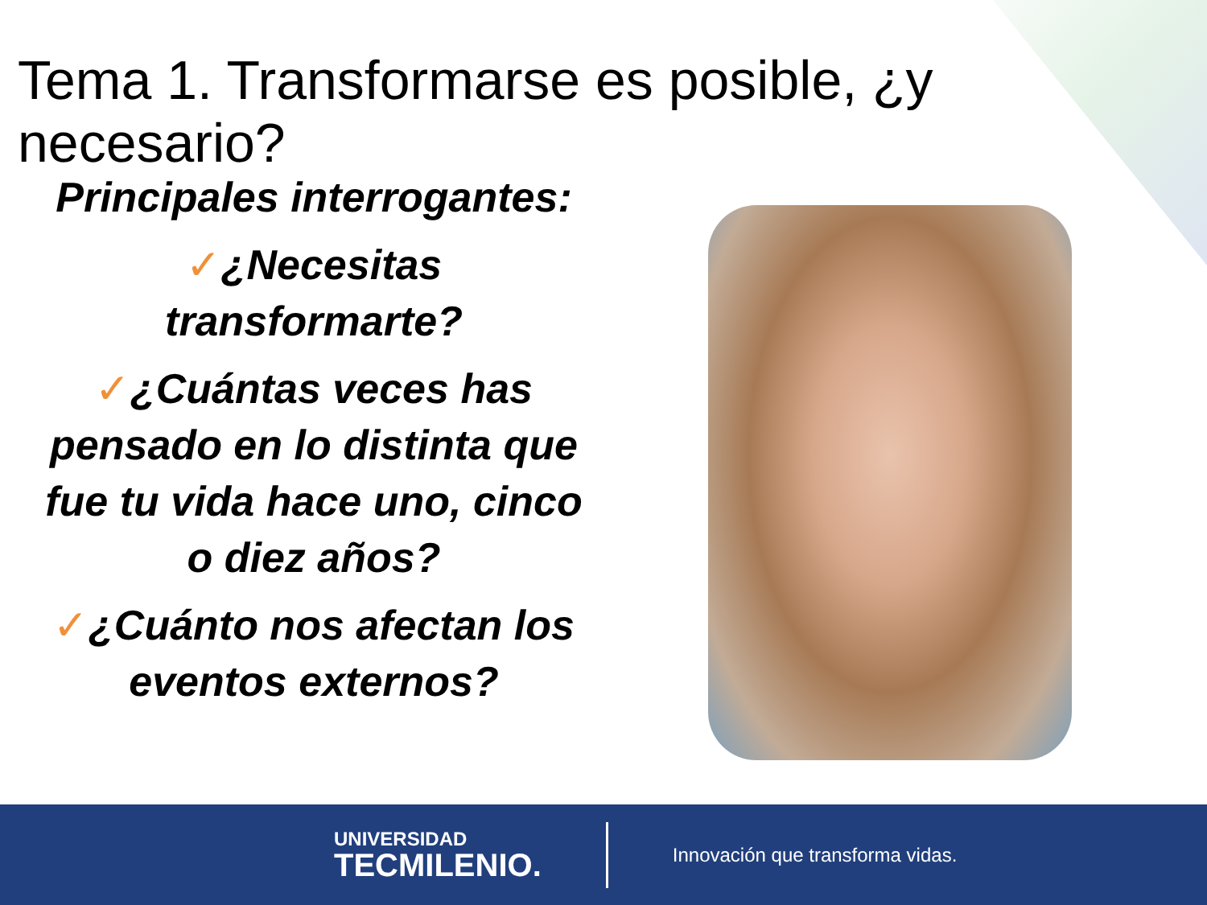Tema 1. Transformarse es posible, ¿y necesario?
Principales interrogantes:
✓¿Necesitas transformarte?
✓¿Cuántas veces has pensado en lo distinta que fue tu vida hace uno, cinco o diez años?
✓¿Cuánto nos afectan los eventos externos?
UNIVERSIDAD
TECMILENIO.
Innovación que transforma vidas.